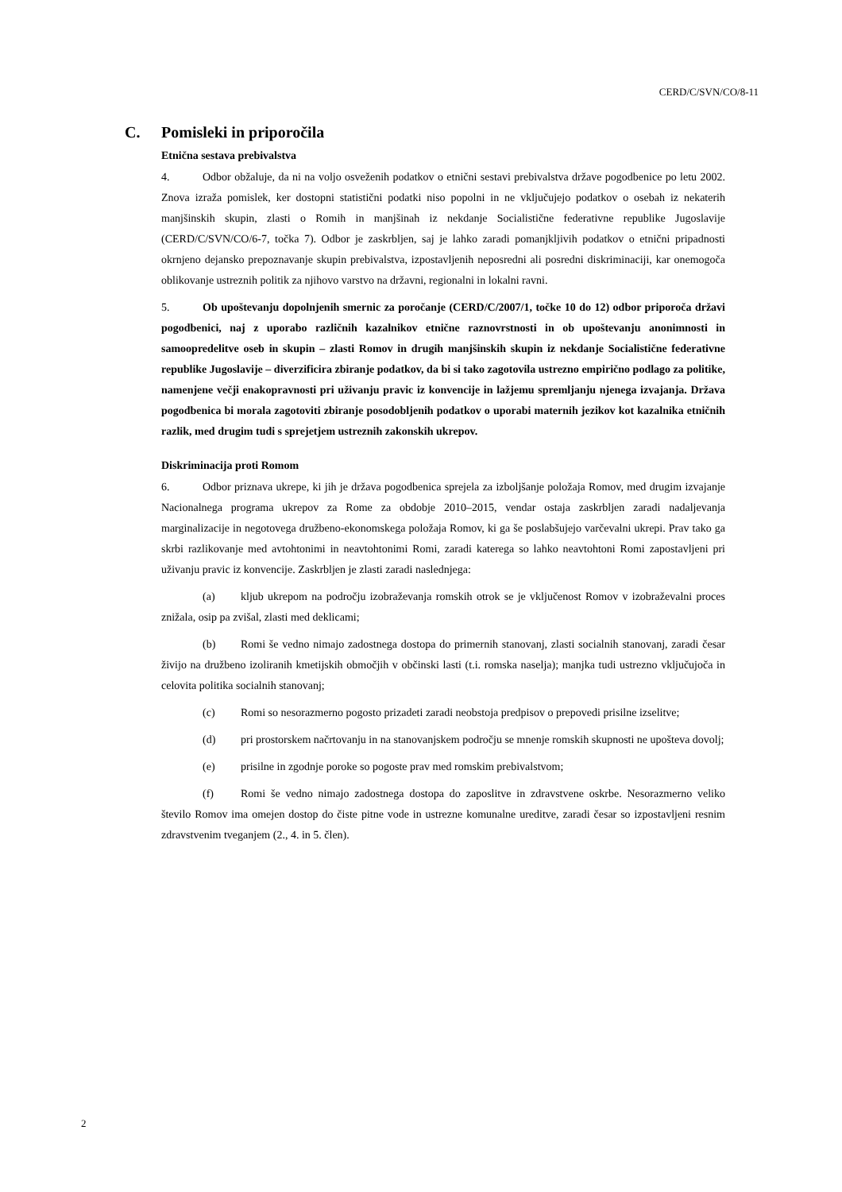CERD/C/SVN/CO/8-11
C. Pomisleki in priporočila
Etnična sestava prebivalstva
4. Odbor obžaluje, da ni na voljo osveženih podatkov o etnični sestavi prebivalstva države pogodbenice po letu 2002. Znova izraža pomislek, ker dostopni statistični podatki niso popolni in ne vključujejo podatkov o osebah iz nekaterih manjšinskih skupin, zlasti o Romih in manjšinah iz nekdanje Socialistične federativne republike Jugoslavije (CERD/C/SVN/CO/6-7, točka 7). Odbor je zaskrbljen, saj je lahko zaradi pomanjkljivih podatkov o etnični pripadnosti okrnjeno dejansko prepoznavanje skupin prebivalstva, izpostavljenih neposredni ali posredni diskriminaciji, kar onemogoča oblikovanje ustreznih politik za njihovo varstvo na državni, regionalni in lokalni ravni.
5. Ob upoštevanju dopolnjenih smernic za poročanje (CERD/C/2007/1, točke 10 do 12) odbor priporoča državi pogodbenici, naj z uporabo različnih kazalnikov etnične raznovrstnosti in ob upoštevanju anonimnosti in samoopredelitve oseb in skupin – zlasti Romov in drugih manjšinskih skupin iz nekdanje Socialistične federativne republike Jugoslavije – diverzificira zbiranje podatkov, da bi si tako zagotovila ustrezno empirično podlago za politike, namenjene večji enakopravnosti pri uživanju pravic iz konvencije in lažjemu spremljanju njenega izvajanja. Država pogodbenica bi morala zagotoviti zbiranje posodobljenih podatkov o uporabi maternih jezikov kot kazalnika etničnih razlik, med drugim tudi s sprejetjem ustreznih zakonskih ukrepov.
Diskriminacija proti Romom
6. Odbor priznava ukrepe, ki jih je država pogodbenica sprejela za izboljšanje položaja Romov, med drugim izvajanje Nacionalnega programa ukrepov za Rome za obdobje 2010–2015, vendar ostaja zaskrbljen zaradi nadaljevanja marginalizacije in negotovega družbeno-ekonomskega položaja Romov, ki ga še poslabšujejo varčevalni ukrepi. Prav tako ga skrbi razlikovanje med avtohtonimi in neavtohtonimi Romi, zaradi katerega so lahko neavtohtoni Romi zapostavljeni pri uživanju pravic iz konvencije. Zaskrbljen je zlasti zaradi naslednjega:
(a) kljub ukrepom na področju izobraževanja romskih otrok se je vključenost Romov v izobraževalni proces znižala, osip pa zvišal, zlasti med deklicami;
(b) Romi še vedno nimajo zadostnega dostopa do primernih stanovanj, zlasti socialnih stanovanj, zaradi česar živijo na družbeno izoliranih kmetijskih območjih v občinski lasti (t.i. romska naselja); manjka tudi ustrezno vključujoča in celovita politika socialnih stanovanj;
(c) Romi so nesorazmerno pogosto prizadeti zaradi neobstoja predpisov o prepovedi prisilne izselitve;
(d) pri prostorskem načrtovanju in na stanovanjskem področju se mnenje romskih skupnosti ne upošteva dovolj;
(e) prisilne in zgodnje poroke so pogoste prav med romskim prebivalstvom;
(f) Romi še vedno nimajo zadostnega dostopa do zaposlitve in zdravstvene oskrbe. Nesorazmerno veliko število Romov ima omejen dostop do čiste pitne vode in ustrezne komunalne ureditve, zaradi česar so izpostavljeni resnim zdravstvenim tveganjem (2., 4. in 5. člen).
2